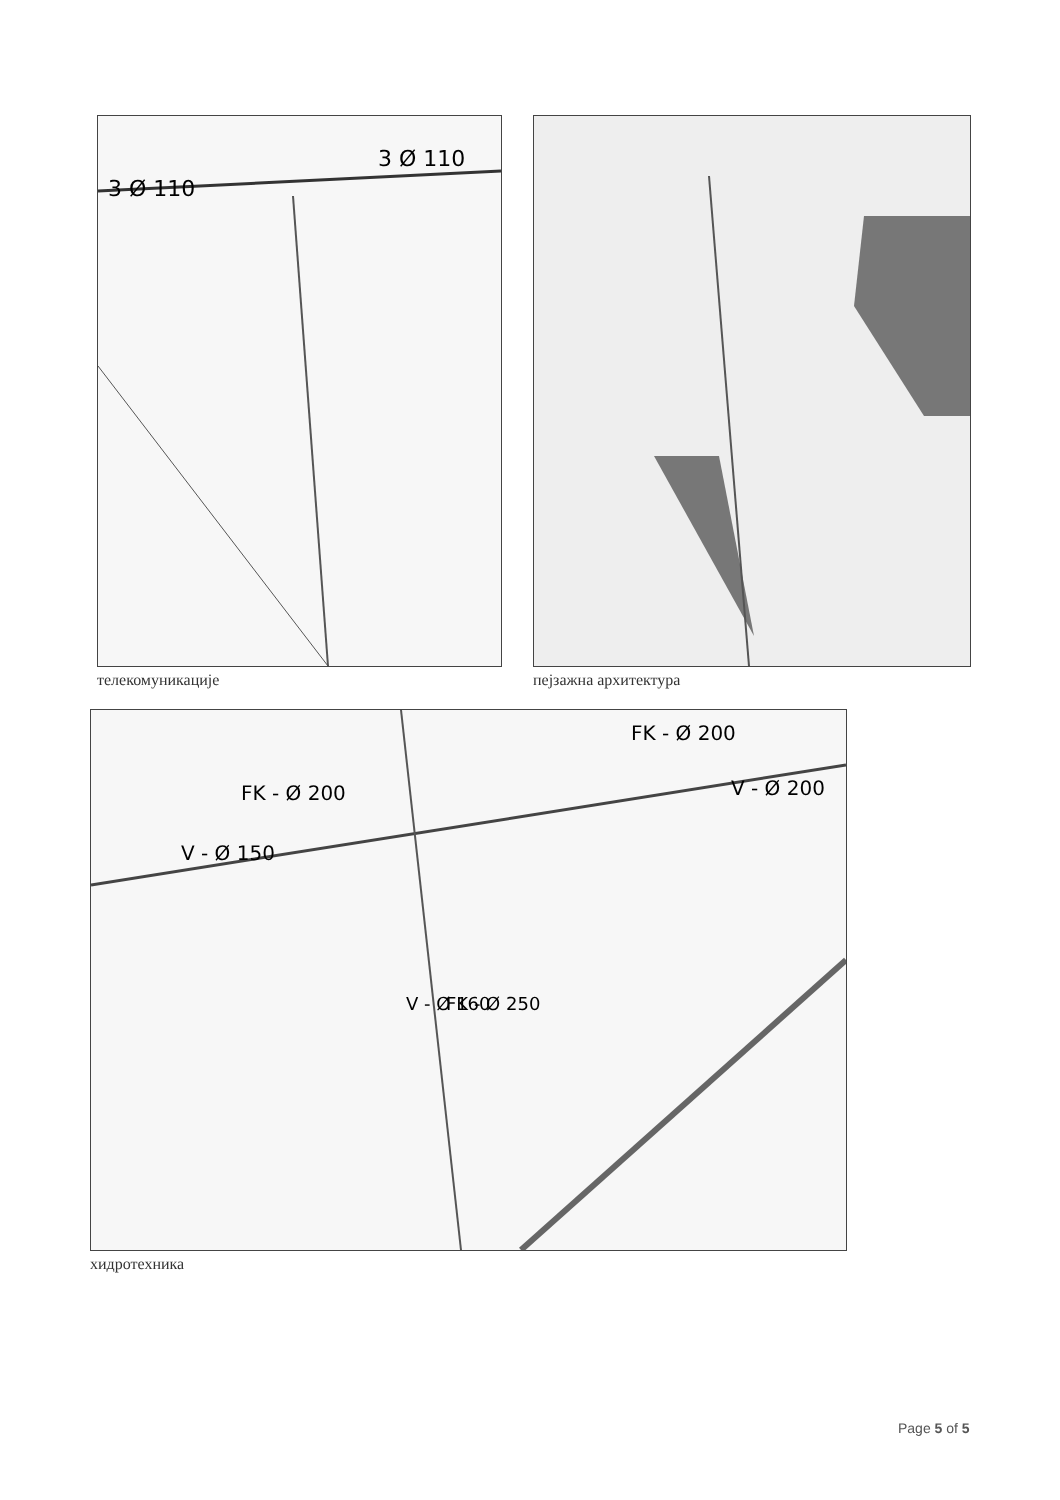3 Ø 110
3 Ø 110
телекомуникације
пејзажна архитектура
FK - Ø 200
FK - Ø 200
V - Ø 200
V - Ø 150
V - Ø 160
FK - Ø 250
хидротехника
Page 5 of 5